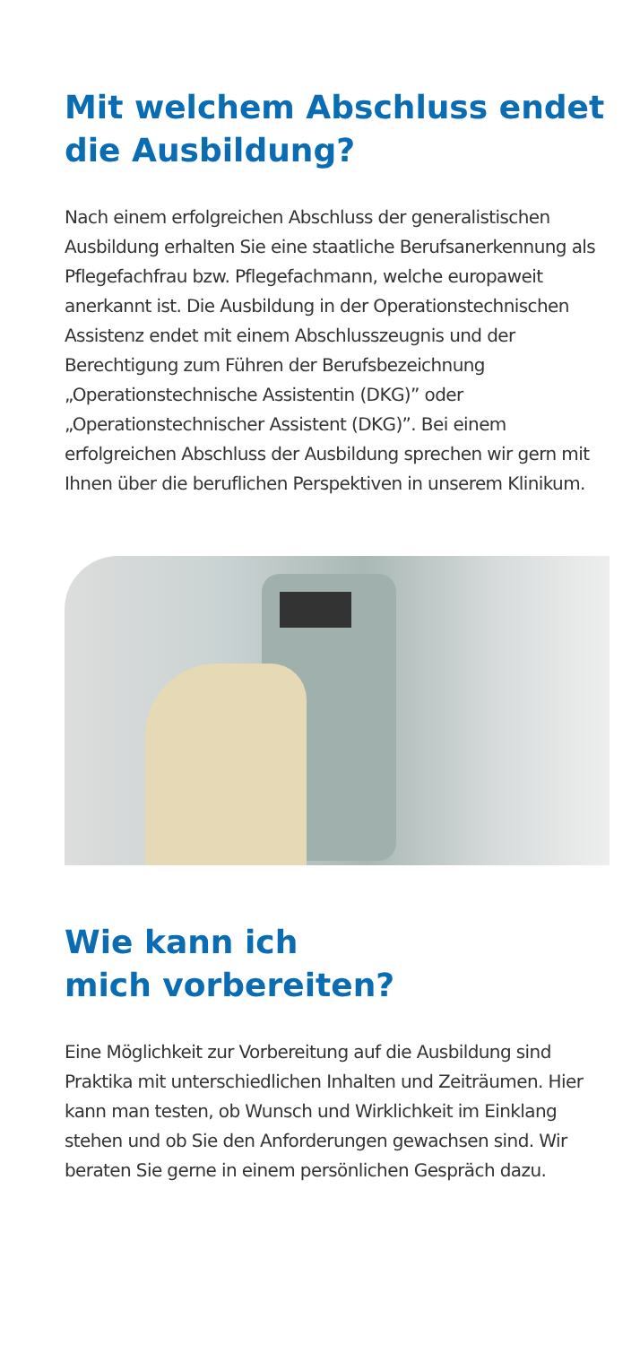Mit welchem Abschluss endet
die Ausbildung?
Nach einem erfolgreichen Abschluss der generalistischen Ausbildung erhalten Sie eine staatliche Berufsanerken­nung als Pflegefachfrau bzw. Pflegefachmann, welche europaweit anerkannt ist. Die Ausbildung in der Operationstechnischen Assistenz endet mit einem Ab­schlusszeugnis und der Berechtigung zum Führen der Berufsbezeichnung „Operationstechnische Assistentin (DKG)” oder „Operationstechnischer Assistent (DKG)”. Bei einem erfolgreichen Abschluss der Ausbildung sprechen wir gern mit Ihnen über die beruflichen Per­spektiven in unserem Klinikum.
Wie kann ich
mich vorbereiten?
Eine Möglichkeit zur Vorbereitung auf die Ausbildung sind Praktika mit unterschiedlichen Inhalten und Zeiträumen. Hier kann man testen, ob Wunsch und Wirklichkeit im Einklang stehen und ob Sie den An­forderungen gewachsen sind. Wir beraten Sie gerne in einem persönlichen Gespräch dazu.